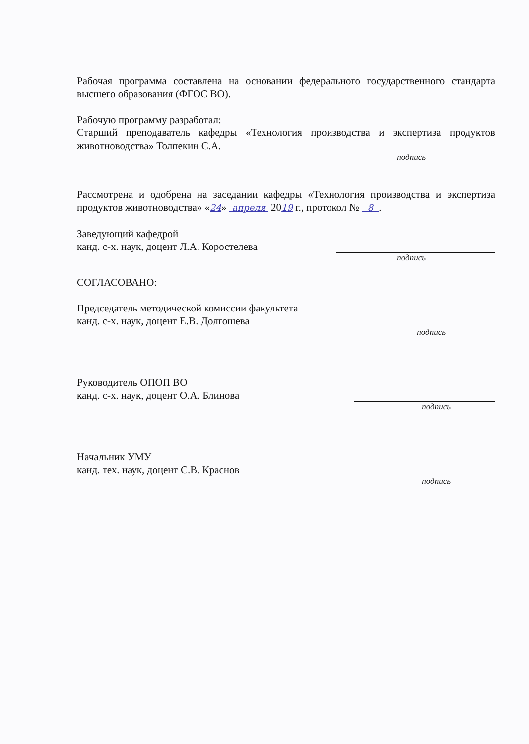Рабочая программа составлена на основании федерального государственного стандарта высшего образования (ФГОС ВО).
Рабочую программу разработал:
Старший преподаватель кафедры «Технология производства и экспертиза продуктов животноводства» Толпекин С.А.
подпись
Рассмотрена и одобрена на заседании кафедры «Технология производства и экспертиза продуктов животноводства» «24» апреля 2019 г., протокол № 8 .
Заведующий кафедрой
канд. с-х. наук, доцент Л.А. Коростелева
подпись
СОГЛАСОВАНО:
Председатель методической комиссии факультета
канд. с-х. наук, доцент Е.В. Долгошева
подпись
Руководитель ОПОП ВО
канд. с-х. наук, доцент О.А. Блинова
подпись
Начальник УМУ
канд. тех. наук, доцент С.В. Краснов
подпись